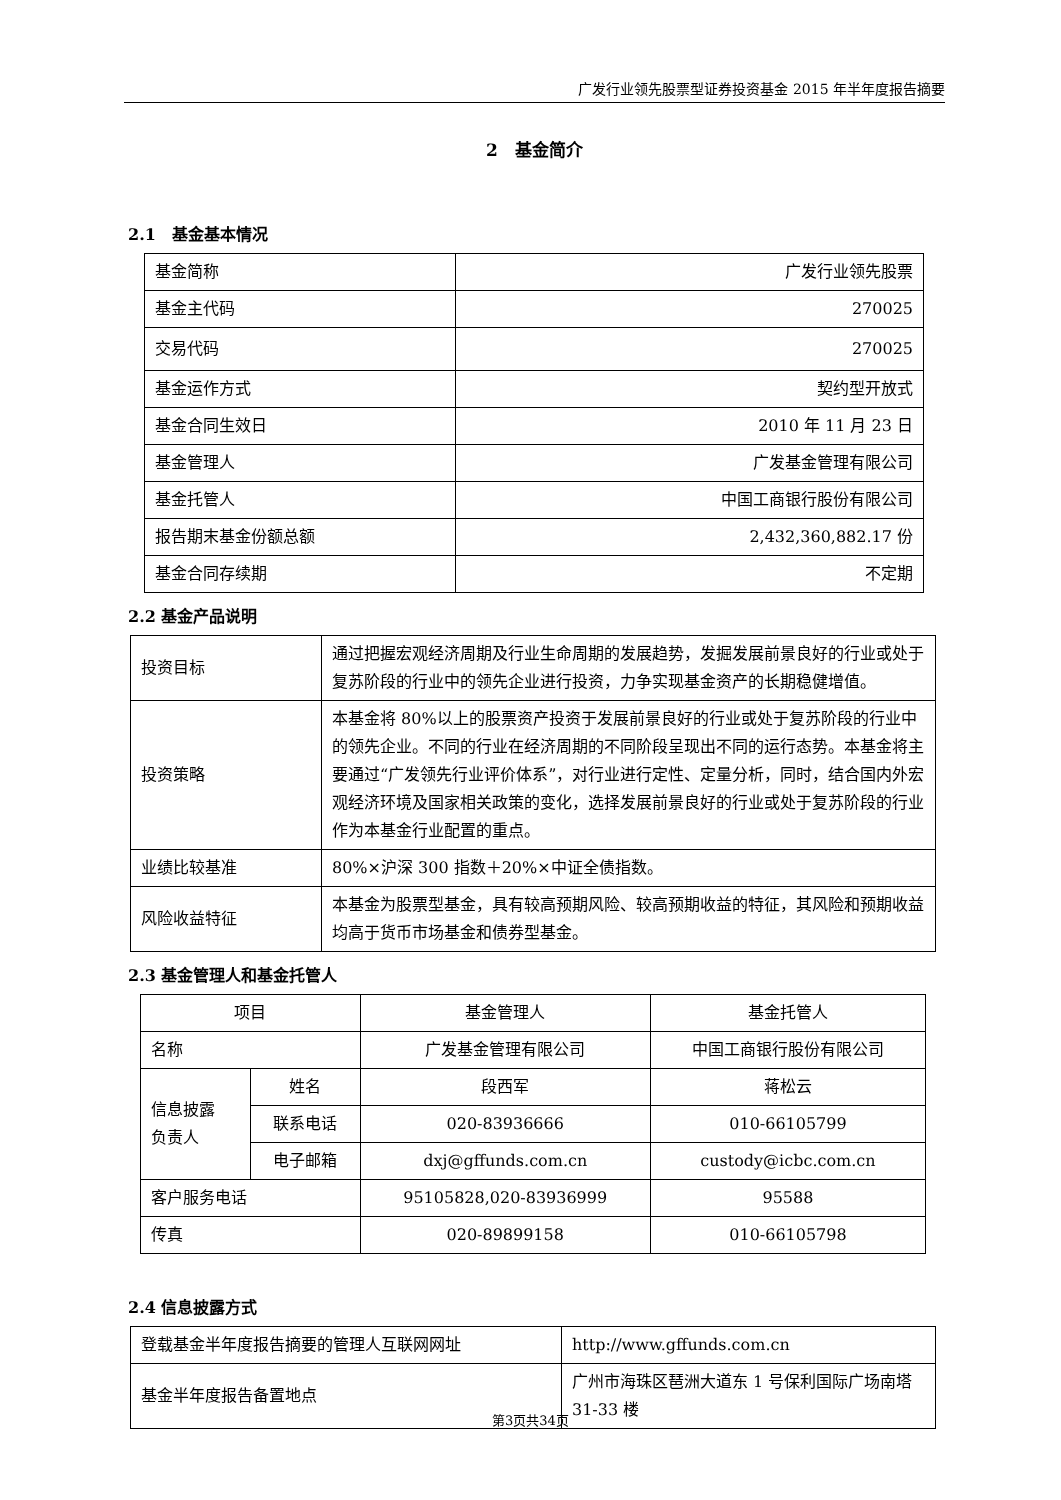广发行业领先股票型证券投资基金 2015 年半年度报告摘要
2　基金简介
2.1　基金基本情况
| 基金简称 | 广发行业领先股票 |
| 基金主代码 | 270025 |
| 交易代码 | 270025 |
| 基金运作方式 | 契约型开放式 |
| 基金合同生效日 | 2010 年 11 月 23 日 |
| 基金管理人 | 广发基金管理有限公司 |
| 基金托管人 | 中国工商银行股份有限公司 |
| 报告期末基金份额总额 | 2,432,360,882.17 份 |
| 基金合同存续期 | 不定期 |
2.2 基金产品说明
| 投资目标 | 通过把握宏观经济周期及行业生命周期的发展趋势，发掘发展前景良好的行业或处于复苏阶段的行业中的领先企业进行投资，力争实现基金资产的长期稳健增值。 |
| 投资策略 | 本基金将 80%以上的股票资产投资于发展前景良好的行业或处于复苏阶段的行业中的领先企业。不同的行业在经济周期的不同阶段呈现出不同的运行态势。本基金将主要通过“广发领先行业评价体系”，对行业进行定性、定量分析，同时，结合国内外宏观经济环境及国家相关政策的变化，选择发展前景良好的行业或处于复苏阶段的行业作为本基金行业配置的重点。 |
| 业绩比较基准 | 80%×沪深 300 指数＋20%×中证全债指数。 |
| 风险收益特征 | 本基金为股票型基金，具有较高预期风险、较高预期收益的特征，其风险和预期收益均高于货币市场基金和债券型基金。 |
2.3 基金管理人和基金托管人
| 项目 | | 基金管理人 | 基金托管人 |
| --- | --- | --- | --- |
| 名称 | | 广发基金管理有限公司 | 中国工商银行股份有限公司 |
| 信息披露 负责人 | 姓名 | 段西军 | 蒋松云 |
| | 联系电话 | 020-83936666 | 010-66105799 |
| | 电子邮箱 | dxj@gffunds.com.cn | custody@icbc.com.cn |
| 客户服务电话 | | 95105828,020-83936999 | 95588 |
| 传真 | | 020-89899158 | 010-66105798 |
2.4 信息披露方式
| 登载基金半年度报告摘要的管理人互联网网址 | http://www.gffunds.com.cn |
| 基金半年度报告备置地点 | 广州市海珠区琶洲大道东 1 号保利国际广场南塔 31-33 楼 |
第3页共34页